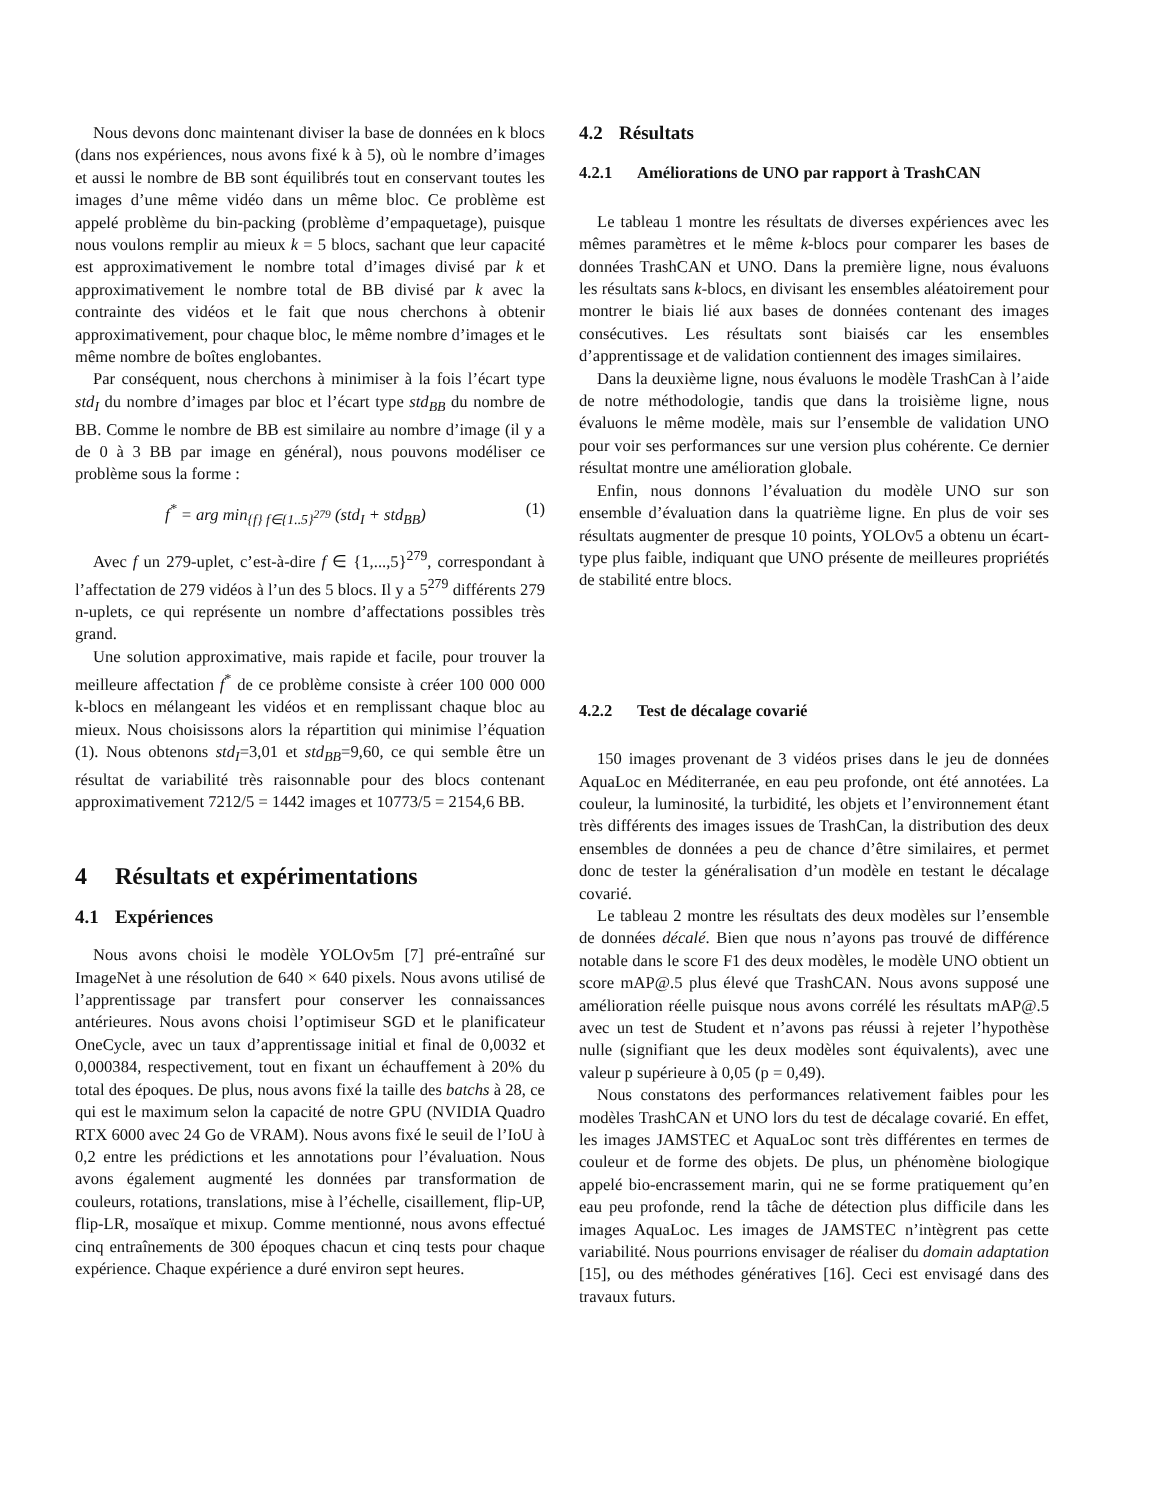Nous devons donc maintenant diviser la base de données en k blocs (dans nos expériences, nous avons fixé k à 5), où le nombre d’images et aussi le nombre de BB sont équilibrés tout en conservant toutes les images d’une même vidéo dans un même bloc. Ce problème est appelé problème du bin-packing (problème d’empaquetage), puisque nous voulons remplir au mieux k = 5 blocs, sachant que leur capacité est approximativement le nombre total d’images divisé par k et approximativement le nombre total de BB divisé par k avec la contrainte des vidéos et le fait que nous cherchons à obtenir approximativement, pour chaque bloc, le même nombre d’images et le même nombre de boîtes englobantes.
Par conséquent, nous cherchons à minimiser à la fois l’écart type std<sub>I</sub> du nombre d’images par bloc et l’écart type std<sub>BB</sub> du nombre de BB. Comme le nombre de BB est similaire au nombre d’image (il y a de 0 à 3 BB par image en général), nous pouvons modéliser ce problème sous la forme :
f<sup>*</sup> = arg min<sub>{f} f∈{1..5}<sup>279</sup></sub> (std<sub>I</sub> + std<sub>BB</sub>) (1)
Avec f un 279-uplet, c’est-à-dire f ∈ {1,...,5}<sup>279</sup>, correspondant à l’affectation de 279 vidéos à l’un des 5 blocs. Il y a 5<sup>279</sup> différents 279 n-uplets, ce qui représente un nombre d’affectations possibles très grand.
Une solution approximative, mais rapide et facile, pour trouver la meilleure affectation f<sup>*</sup> de ce problème consiste à créer 100 000 000 k-blocs en mélangeant les vidéos et en remplissant chaque bloc au mieux. Nous choisissons alors la répartition qui minimise l’équation (1). Nous obtenons std<sub>I</sub>=3,01 et std<sub>BB</sub>=9,60, ce qui semble être un résultat de variabilité très raisonnable pour des blocs contenant approximativement 7212/5 = 1442 images et 10773/5 = 2154,6 BB.
4 Résultats et expérimentations
4.1 Expériences
Nous avons choisi le modèle YOLOv5m [7] pré-entraîné sur ImageNet à une résolution de 640 × 640 pixels. Nous avons utilisé de l’apprentissage par transfert pour conserver les connaissances antérieures. Nous avons choisi l’optimiseur SGD et le planificateur OneCycle, avec un taux d’apprentissage initial et final de 0,0032 et 0,000384, respectivement, tout en fixant un échauffement à 20% du total des époques. De plus, nous avons fixé la taille des batchs à 28, ce qui est le maximum selon la capacité de notre GPU (NVIDIA Quadro RTX 6000 avec 24 Go de VRAM). Nous avons fixé le seuil de l’IoU à 0,2 entre les prédictions et les annotations pour l’évaluation. Nous avons également augmenté les données par transformation de couleurs, rotations, translations, mise à l’échelle, cisaillement, flip-UP, flip-LR, mosaïque et mixup. Comme mentionné, nous avons effectué cinq entraînements de 300 époques chacun et cinq tests pour chaque expérience. Chaque expérience a duré environ sept heures.
4.2 Résultats
4.2.1 Améliorations de UNO par rapport à TrashCAN
Le tableau 1 montre les résultats de diverses expériences avec les mêmes paramètres et le même k-blocs pour comparer les bases de données TrashCAN et UNO. Dans la première ligne, nous évaluons les résultats sans k-blocs, en divisant les ensembles aléatoirement pour montrer le biais lié aux bases de données contenant des images consécutives. Les résultats sont biaisés car les ensembles d’apprentissage et de validation contiennent des images similaires.
Dans la deuxième ligne, nous évaluons le modèle TrashCan à l’aide de notre méthodologie, tandis que dans la troisième ligne, nous évaluons le même modèle, mais sur l’ensemble de validation UNO pour voir ses performances sur une version plus cohérente. Ce dernier résultat montre une amélioration globale.
Enfin, nous donnons l’évaluation du modèle UNO sur son ensemble d’évaluation dans la quatrième ligne. En plus de voir ses résultats augmenter de presque 10 points, YOLOv5 a obtenu un écart-type plus faible, indiquant que UNO présente de meilleures propriétés de stabilité entre blocs.
4.2.2 Test de décalage covarié
150 images provenant de 3 vidéos prises dans le jeu de données AquaLoc en Méditerranée, en eau peu profonde, ont été annotées. La couleur, la luminosité, la turbidité, les objets et l’environnement étant très différents des images issues de TrashCan, la distribution des deux ensembles de données a peu de chance d’être similaires, et permet donc de tester la généralisation d’un modèle en testant le décalage covarié.
Le tableau 2 montre les résultats des deux modèles sur l’ensemble de données décalé. Bien que nous n’ayons pas trouvé de différence notable dans le score F1 des deux modèles, le modèle UNO obtient un score mAP@.5 plus élevé que TrashCAN. Nous avons supposé une amélioration réelle puisque nous avons corrélé les résultats mAP@.5 avec un test de Student et n’avons pas réussi à rejeter l’hypothèse nulle (signifiant que les deux modèles sont équivalents), avec une valeur p supérieure à 0,05 (p = 0,49).
Nous constatons des performances relativement faibles pour les modèles TrashCAN et UNO lors du test de décalage covarié. En effet, les images JAMSTEC et AquaLoc sont très différentes en termes de couleur et de forme des objets. De plus, un phénomène biologique appelé bio-encrassement marin, qui ne se forme pratiquement qu’en eau peu profonde, rend la tâche de détection plus difficile dans les images AquaLoc. Les images de JAMSTEC n’intègrent pas cette variabilité. Nous pourrions envisager de réaliser du domain adaptation [15], ou des méthodes génératives [16]. Ceci est envisagé dans des travaux futurs.